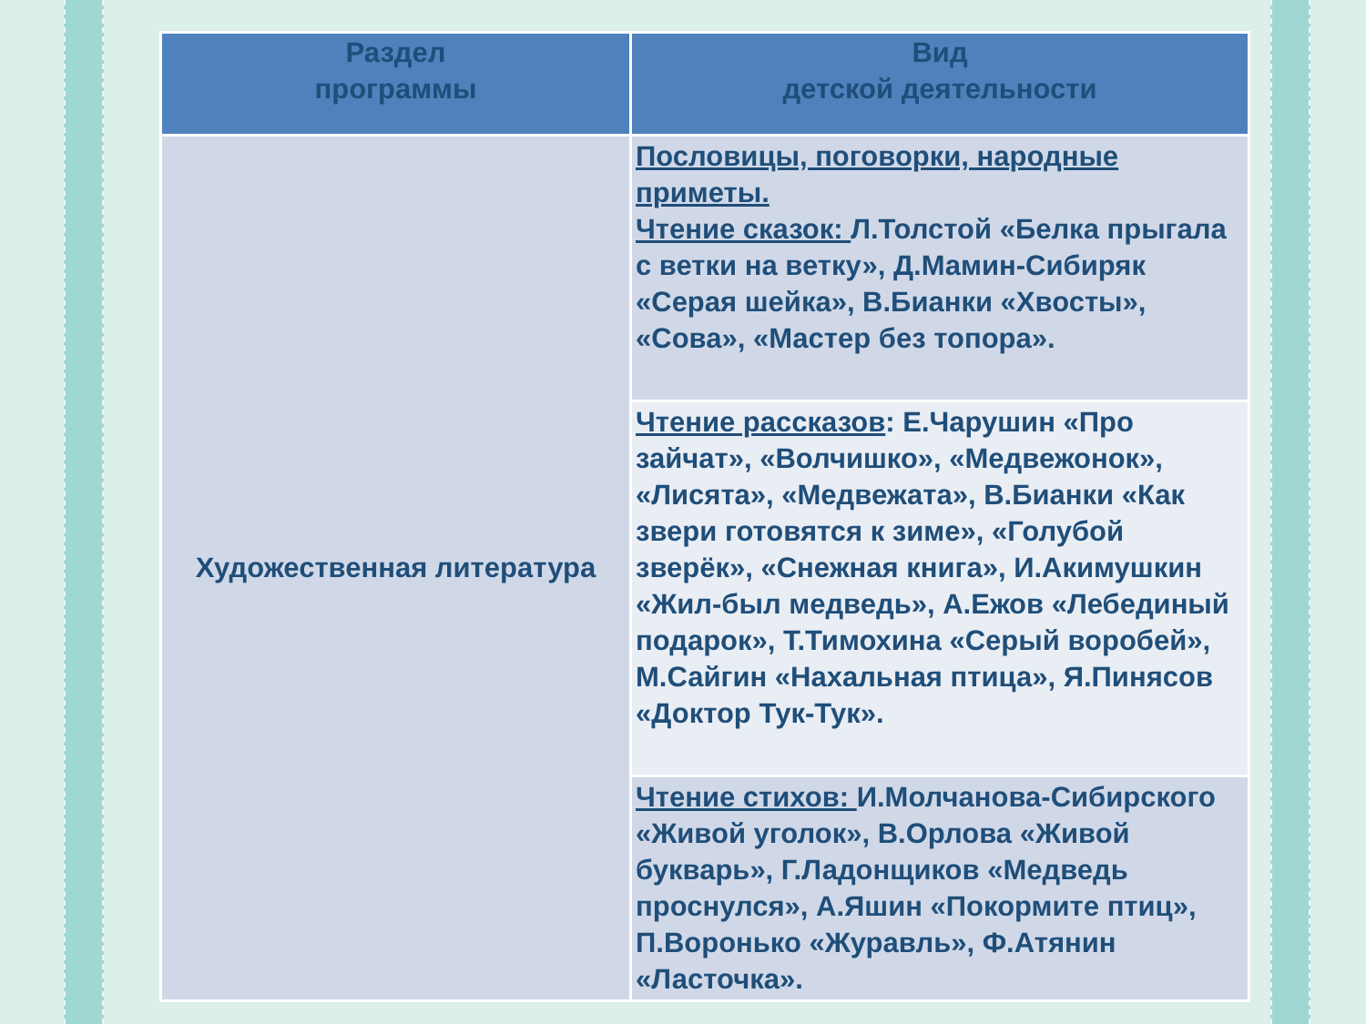| Раздел программы | Вид детской деятельности |
| --- | --- |
| Художественная литература | Пословицы, поговорки, народные приметы. Чтение сказок: Л.Толстой «Белка прыгала с ветки на ветку», Д.Мамин-Сибиряк «Серая шейка», В.Бианки «Хвосты», «Сова», «Мастер без топора». |
| | Чтение рассказов : Е.Чарушин «Про зайчат», «Волчишко», «Медвежонок», «Лисята», «Медвежата», В.Бианки «Как звери готовятся к зиме», «Голубой зверёк», «Снежная книга», И.Акимушкин «Жил-был медведь», А.Ежов «Лебединый подарок», Т.Тимохина «Серый воробей», М.Сайгин «Нахальная птица», Я.Пинясов «Доктор Тук-Тук». |
| | Чтение стихов: И.Молчанова-Сибирского «Живой уголок», В.Орлова «Живой букварь», Г.Ладонщиков «Медведь проснулся», А.Яшин «Покормите птиц», П.Воронько «Журавль», Ф.Атянин «Ласточка». |